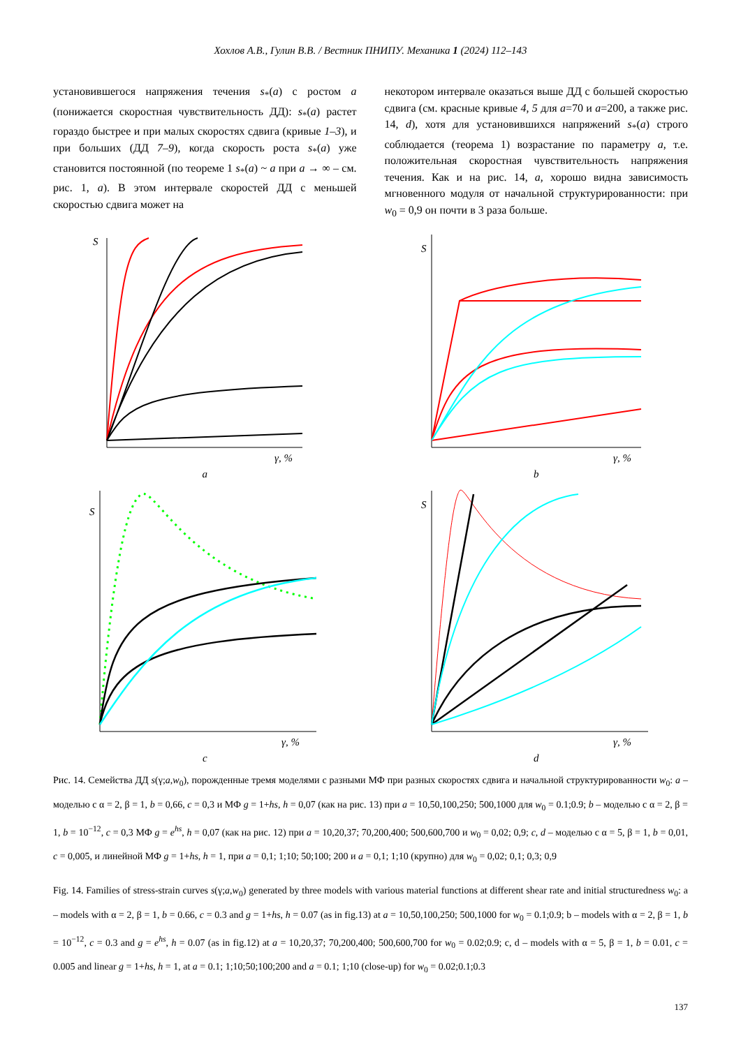Хохлов А.В., Гулин В.В. / Вестник ПНИПУ. Механика 1 (2024) 112–143
установившегося напряжения течения s<sub>*</sub>(a) с ростом a (понижается скоростная чувствительность ДД): s<sub>*</sub>(a) растет гораздо быстрее и при малых скоростях сдвига (кривые 1–3), и при больших (ДД 7–9), когда скорость роста s<sub>*</sub>(a) уже становится постоянной (по теореме 1 s<sub>*</sub>(a) ~ a при a → ∞ – см. рис. 1, a). В этом интервале скоростей ДД с меньшей скоростью сдвига может на
некотором интервале оказаться выше ДД с большей скоростью сдвига (см. красные кривые 4, 5 для a=70 и a=200, а также рис. 14, d), хотя для установившихся напряжений s<sub>*</sub>(a) строго соблюдается (теорема 1) возрастание по параметру a, т.е. положительная скоростная чувствительность напряжения течения. Как и на рис. 14, a, хорошо видна зависимость мгновенного модуля от начальной структурированности: при w<sub>0</sub> = 0,9 он почти в 3 раза больше.
S
γ, %
a
S
γ, %
b
S
γ, %
c
S
γ, %
d
Рис. 14. Семейства ДД s(γ;a,w<sub>0</sub>), порожденные тремя моделями с разными МФ при разных скоростях сдвига и начальной структурированности w<sub>0</sub>: a – моделью с α = 2, β = 1, b = 0,66, c = 0,3 и МФ g = 1+hs, h = 0,07 (как на рис. 13) при a = 10,50,100,250; 500,1000 для w<sub>0</sub> = 0.1;0.9; b – моделью с α = 2, β = 1, b = 10<sup>−12</sup>, c = 0,3 МФ g = e<sup>hs</sup>, h = 0,07 (как на рис. 12) при a = 10,20,37; 70,200,400; 500,600,700 и w<sub>0</sub> = 0,02; 0,9; c, d – моделью с α = 5, β = 1, b = 0,01, c = 0,005, и линейной МФ g = 1+hs, h = 1, при a = 0,1; 1;10; 50;100; 200 и a = 0,1; 1;10 (крупно) для w<sub>0</sub> = 0,02; 0,1; 0,3; 0,9
Fig. 14. Families of stress-strain curves s(γ;a,w<sub>0</sub>) generated by three models with various material functions at different shear rate and initial structuredness w<sub>0</sub>: a – models with α = 2, β = 1, b = 0.66, c = 0.3 and g = 1+hs, h = 0.07 (as in fig.13) at a = 10,50,100,250; 500,1000 for w<sub>0</sub> = 0.1;0.9; b – models with α = 2, β = 1, b = 10<sup>−12</sup>, c = 0.3 and g = e<sup>hs</sup>, h = 0.07 (as in fig.12) at a = 10,20,37; 70,200,400; 500,600,700 for w<sub>0</sub> = 0.02;0.9; c, d – models with α = 5, β = 1, b = 0.01, c = 0.005 and linear g = 1+hs, h = 1, at a = 0.1; 1;10;50;100;200 and a = 0.1; 1;10 (close-up) for w<sub>0</sub> = 0.02;0.1;0.3
137